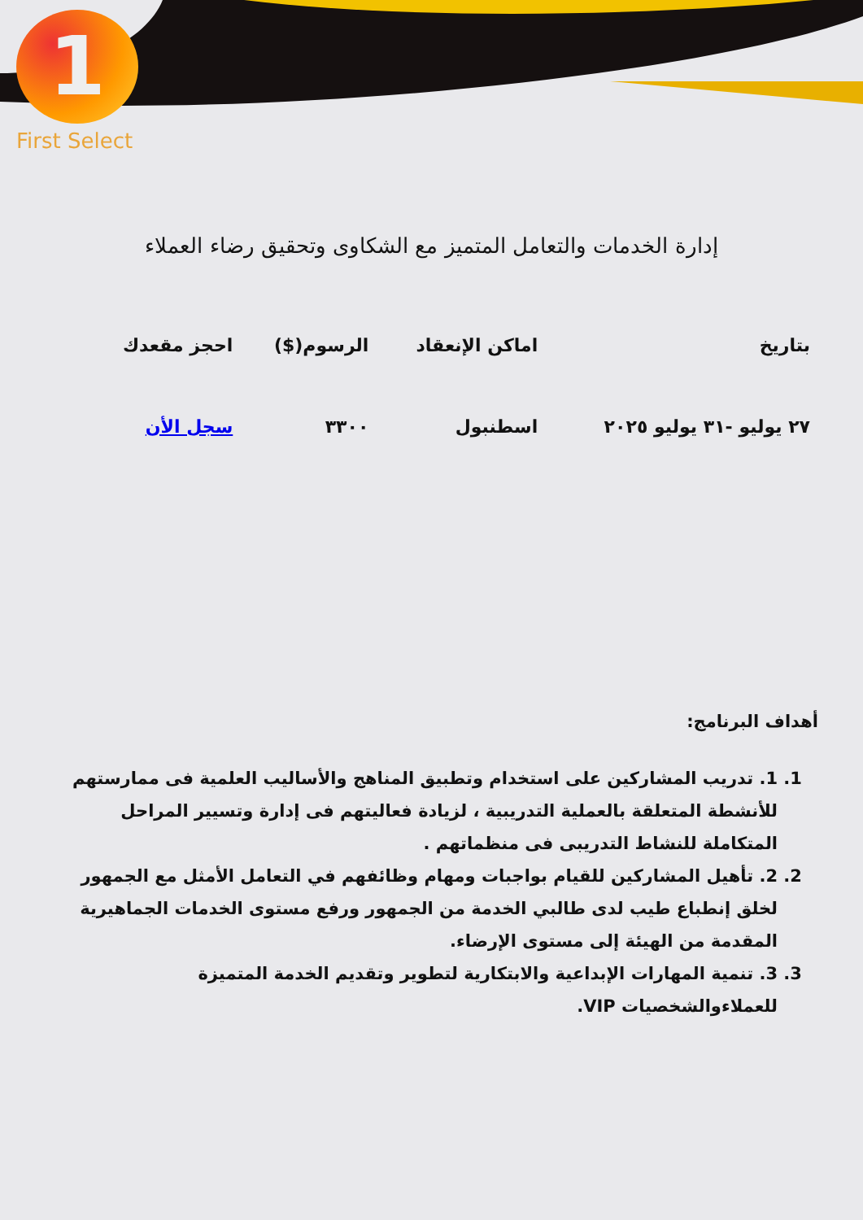1
First Select
إدارة الخدمات والتعامل المتميز مع الشكاوى وتحقيق رضاء العملاء
| بتاريخ | اماكن الإنعقاد | الرسوم($) | احجز مقعدك |
| --- | --- | --- | --- |
| ٢٧ يوليو -٣١ يوليو ٢٠٢٥ | اسطنبول | ٣٣٠٠ | سجل الأن |
أهداف البرنامج:
1. 1. تدريب المشاركين على استخدام وتطبيق المناهج والأساليب العلمية فى ممارستهم للأنشطة المتعلقة بالعملية التدريبية ، لزيادة فعاليتهم فى إدارة وتسيير المراحل المتكاملة للنشاط التدريبى فى منظماتهم .
2. 2. تأهيل المشاركين للقيام بواجبات ومهام وظائفهم في التعامل الأمثل مع الجمهور لخلق إنطباع طيب لدى طالبي الخدمة من الجمهور ورفع مستوى الخدمات الجماهيرية المقدمة من الهيئة إلى مستوى الإرضاء.
3. 3. تنمية المهارات الإبداعية والابتكارية لتطوير وتقديم الخدمة المتميزة للعملاءوالشخصيات VIP.